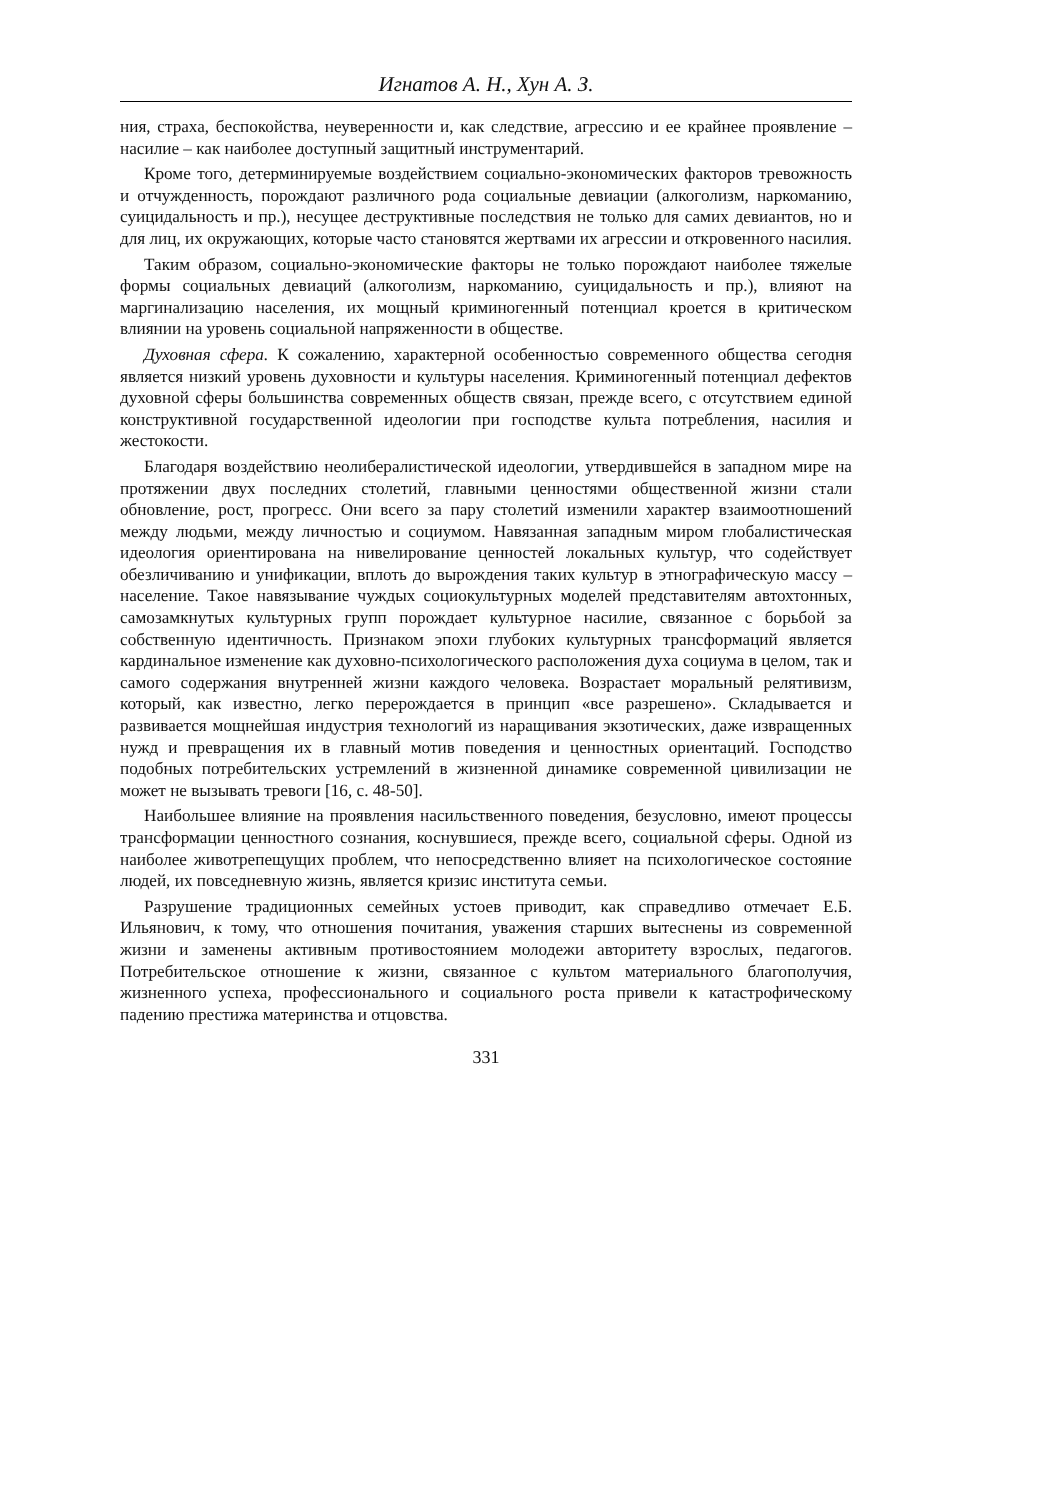Игнатов А. Н., Хун А. З.
ния, страха, беспокойства, неуверенности и, как следствие, агрессию и ее крайнее проявление – насилие – как наиболее доступный защитный инструментарий.
Кроме того, детерминируемые воздействием социально-экономических факторов тревожность и отчужденность, порождают различного рода социальные девиации (алкоголизм, наркоманию, суицидальность и пр.), несущее деструктивные последствия не только для самих девиантов, но и для лиц, их окружающих, которые часто становятся жертвами их агрессии и откровенного насилия.
Таким образом, социально-экономические факторы не только порождают наиболее тяжелые формы социальных девиаций (алкоголизм, наркоманию, суицидальность и пр.), влияют на маргинализацию населения, их мощный криминогенный потенциал кроется в критическом влиянии на уровень социальной напряженности в обществе.
Духовная сфера. К сожалению, характерной особенностью современного общества сегодня является низкий уровень духовности и культуры населения. Криминогенный потенциал дефектов духовной сферы большинства современных обществ связан, прежде всего, с отсутствием единой конструктивной государственной идеологии при господстве культа потребления, насилия и жестокости.
Благодаря воздействию неолибералистической идеологии, утвердившейся в западном мире на протяжении двух последних столетий, главными ценностями общественной жизни стали обновление, рост, прогресс. Они всего за пару столетий изменили характер взаимоотношений между людьми, между личностью и социумом. Навязанная западным миром глобалистическая идеология ориентирована на нивелирование ценностей локальных культур, что содействует обезличиванию и унификации, вплоть до вырождения таких культур в этнографическую массу – население. Такое навязывание чуждых социокультурных моделей представителям автохтонных, самозамкнутых культурных групп порождает культурное насилие, связанное с борьбой за собственную идентичность. Признаком эпохи глубоких культурных трансформаций является кардинальное изменение как духовно-психологического расположения духа социума в целом, так и самого содержания внутренней жизни каждого человека. Возрастает моральный релятивизм, который, как известно, легко перерождается в принцип «все разрешено». Складывается и развивается мощнейшая индустрия технологий из наращивания экзотических, даже извращенных нужд и превращения их в главный мотив поведения и ценностных ориентаций. Господство подобных потребительских устремлений в жизненной динамике современной цивилизации не может не вызывать тревоги [16, с. 48-50].
Наибольшее влияние на проявления насильственного поведения, безусловно, имеют процессы трансформации ценностного сознания, коснувшиеся, прежде всего, социальной сферы. Одной из наиболее животрепещущих проблем, что непосредственно влияет на психологическое состояние людей, их повседневную жизнь, является кризис института семьи.
Разрушение традиционных семейных устоев приводит, как справедливо отмечает Е.Б. Ильянович, к тому, что отношения почитания, уважения старших вытеснены из современной жизни и заменены активным противостоянием молодежи авторитету взрослых, педагогов. Потребительское отношение к жизни, связанное с культом материального благополучия, жизненного успеха, профессионального и социального роста привели к катастрофическому падению престижа материнства и отцовства.
331